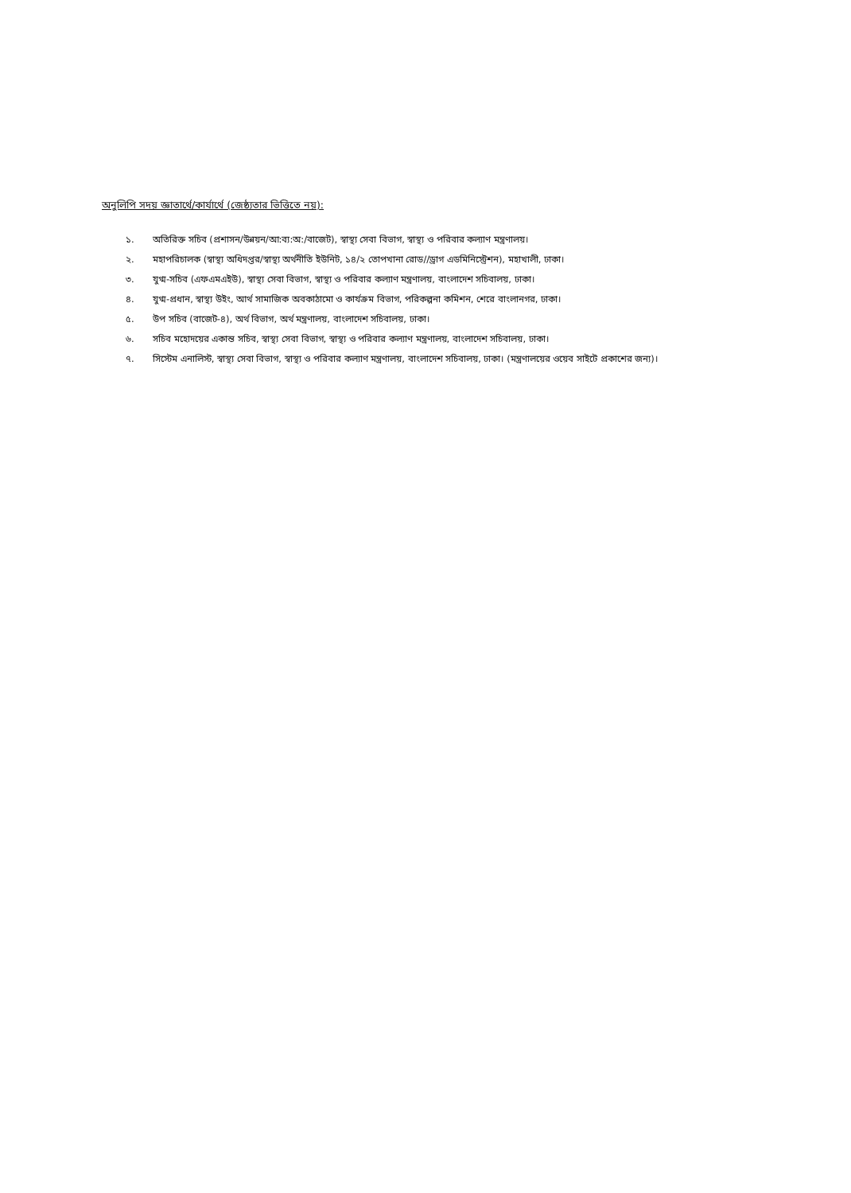অনুলিপি সদয় জ্ঞাতার্থে/কার্যার্থে (জেষ্ঠ্যতার ভিত্তিতে নয়):
১. অতিরিক্ত সচিব (প্রশাসন/উন্নয়ন/আ:ব্য:অ:/বাজেট), স্বাস্থ্য সেবা বিভাগ, স্বাস্থ্য ও পরিবার কল্যাণ মন্ত্রণালয়।
২. মহাপরিচালক (স্বাস্থ্য অধিদপ্তর/স্বাস্থ্য অর্থনীতি ইউনিট, ১৪/২ তোপখানা রোড//ড্রাগ এডমিনিস্ট্রেশন), মহাখালী, ঢাকা।
৩. যুগ্ম-সচিব (এফএমএইউ), স্বাস্থ্য সেবা বিভাগ, স্বাস্থ্য ও পরিবার কল্যাণ মন্ত্রণালয়, বাংলাদেশ সচিবালয়, ঢাকা।
৪. যুগ্ম-প্রধান, স্বাস্থ্য উইং, আর্থ সামাজিক অবকাঠামো ও কার্যক্রম বিভাগ, পরিকল্পনা কমিশন, শেরে বাংলানগর, ঢাকা।
৫. উপ সচিব (বাজেট-৪), অর্থ বিভাগ, অর্থ মন্ত্রণালয়, বাংলাদেশ সচিবালয়, ঢাকা।
৬. সচিব মহোদয়ের একান্ত সচিব, স্বাস্থ্য সেবা বিভাগ, স্বাস্থ্য ও পরিবার কল্যাণ মন্ত্রণালয়, বাংলাদেশ সচিবালয়, ঢাকা।
৭. সিস্টেম এনালিস্ট, স্বাস্থ্য সেবা বিভাগ, স্বাস্থ্য ও পরিবার কল্যাণ মন্ত্রণালয়, বাংলাদেশ সচিবালয়, ঢাকা। (মন্ত্রণালয়ের ওয়েব সাইটে প্রকাশের জন্য)।